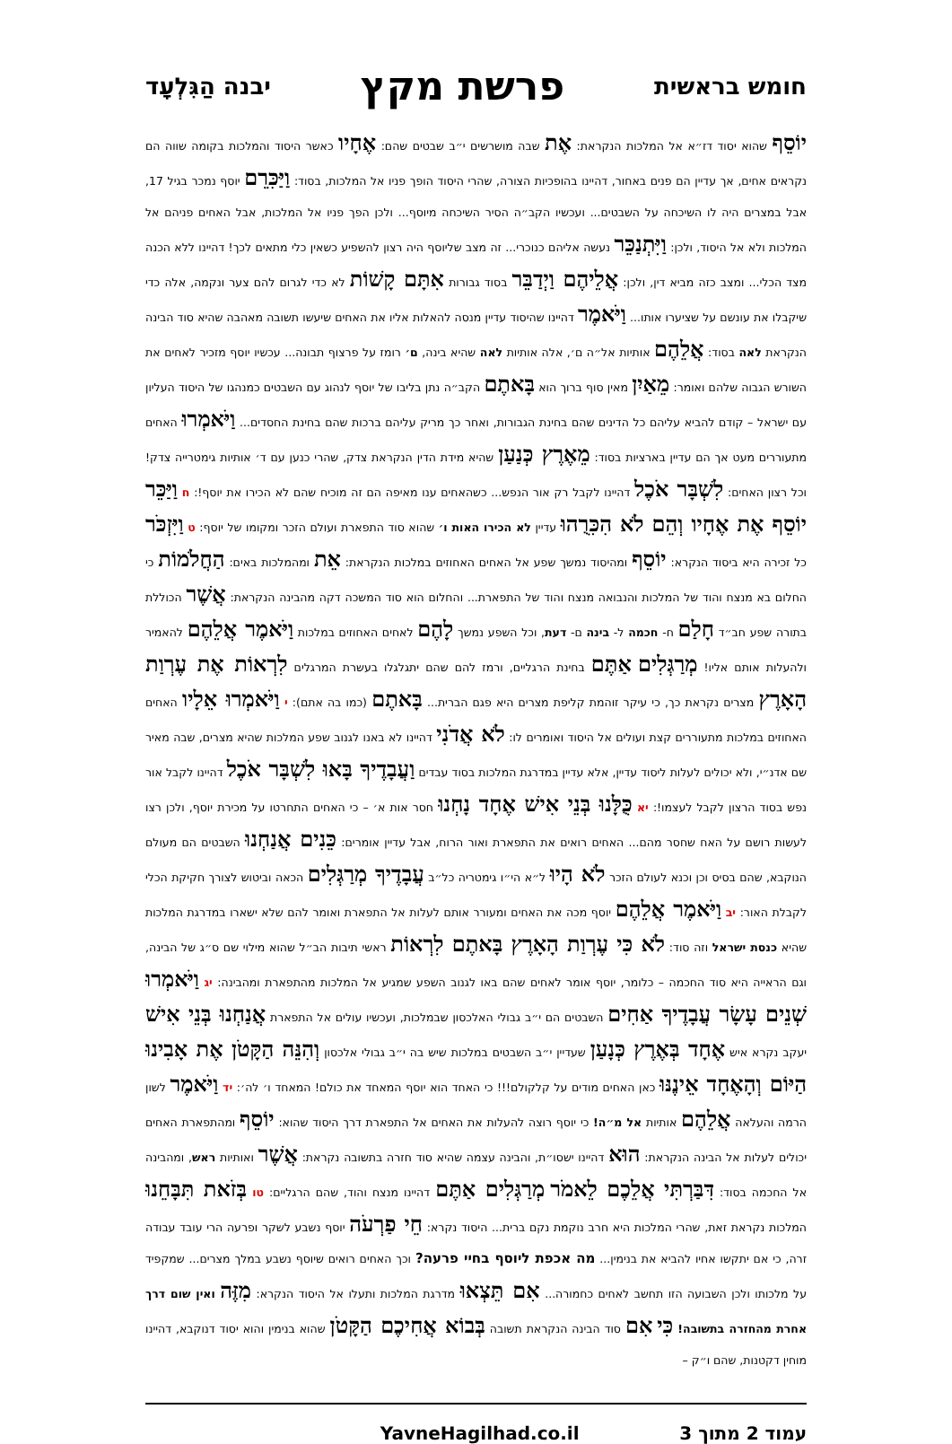חומש בראשית
פרשת מקץ
יבנה הַגִּלְעָד
יוֹסֵף שהוא יסוד דז״א אל המלכות הנקראת: אֶת שבה מושרשים י״ב שבטים שהם: אֶחָיו כאשר היסוד והמלכות בקומה שווה הם נקראים אחים, אך עדיין הם פנים באחור, דהיינו בהופכיות הצורה, שהרי היסוד הופך פניו אל המלכות, בסוד: וַיַּכִּרֵם יוסף נמכר בגיל 17, אבל במצרים היה לו השיכחה על השבטים... ועכשיו הקב״ה הסיר השיכחה מיוסף... ולכן הפך פניו אל המלכות, אבל האחים פניהם אל המלכות ולא אל היסוד, ולכן: וַיִּתְנַכֵּר נעשה אליהם כנוכרי... זה מצב שליוסף היה רצון להשפיע כשאין כלי מתאים לכך! דהיינו ללא הכנה מצד הכלי... ומצב כזה מביא דין, ולכן: אֲלֵיהֶם וַיְדַבֵּר בסוד גבורות אִתָּם קָשׁוֹת לא כדי לגרום להם צער ונקמה, אלה כדי שיקבלו את עונשם על שציערו אותו... וַיֹּאמֶר דהיינו שהיסוד עדיין מנסה להאלות אליו את האחים שיעשו תשובה מאהבה שהיא סוד הבינה הנקראת לאה בסוד: אֲלֵהֶם אותיות אל״ה ם׳, אלה אותיות לאה שהיא בינה, ם׳ רומז על פרצוף תבונה... עכשיו יוסף מזכיר לאחים את השורש הגבוה שלהם ואומר: מֵאַיִן מאין סוף ברוך הוא בָּאתֶם הקב״ה נתן בליבו של יוסף לנהוג עם השבטים כמנהגו של היסוד העליון עם ישראל – קודם להביא עליהם כל הדינים שהם בחינת הגבורות, ואחר כך מריק עליהם ברכות שהם בחינת החסדים... וַיֹּאמְרוּ האחים מתעוררים מעט אך הם עדיין בארציות בסוד: מֵאֶרֶץ כְּנַעַן שהיא מידת הדין הנקראת צדק, שהרי כנען עם ד׳ אותיות גימטרייה צדק! וכל רצון האחים: לִשְׁבָּר אֹכֶל דהיינו לקבל רק אור הנפש... כשהאחים ענו מאיפה הם זה מוכיח שהם לא הכירו את יוסף!: ח וַיַּכֵּר יוֹסֵף אֶת אֶחָיו וְהֵם לֹא הִכִּרֻהוּ עדיין לא הכירו האות ו׳ שהוא סוד התפארת ועולם הזכר ומקומו של יוסף: ט וַיִּזְכֹּר כל זכירה היא ביסוד הנקרא: יוֹסֵף ומהיסוד נמשך שפע אל האחים האחוזים במלכות הנקראת: אֵת ומהמלכות באים: הַחֲלֹמוֹת כי החלום בא מנצח והוד של המלכות והנבואה מנצח והוד של התפארת... והחלום הוא סוד המשכה דקה מהבינה הנקראת: אֲשֶׁר הכוללת בתורה שפע חב״ד חָלַם ח- חכמה ל- בינה ם- דעת, וכל השפע נמשך לָהֶם לאחים האחוזים במלכות וַיֹּאמֶר אֲלֵהֶם להאמיר ולהעלות אותם אליו! מְרַגְּלִים אַתֶּם בחינת הרגליים, ורמז להם שהם יתגלגלו בעשרת המרגלים לִרְאוֹת אֶת עֶרְוַת הָאָרֶץ מצרים נקראת כך, כי עיקר זוהמת קליפת מצרים היא פגם הברית... בָּאתֶם (כמו בה אתם): י וַיֹּאמְרוּ אֵלָיו האחים האחוזים במלכות מתעוררים קצת ועולים אל היסוד ואומרים לו: לֹא אֲדֹנִי דהיינו לא באנו לגנוב שפע המלכות שהיא מצרים, שבה מאיר שם אדנ״י, ולא יכולים לעלות ליסוד עדיין, אלא עדיין במדרגת המלכות בסוד עבדים וַעֲבָדֶיךָ בָּאוּ לִשְׁבָּר אֹכֶל דהיינו לקבל אור נפש בסוד הרצון לקבל לעצמו!: יא כֻּלָּנוּ בְּנֵי אִישׁ אֶחָד נָחְנוּ חסר אות א׳ – כי האחים התחרטו על מכירת יוסף, ולכן רצו לעשות רושם על האח שחסר מהם... האחים רואים את התפארת ואור הרוח, אבל עדיין אומרים: כֵּנִים אֲנַחְנוּ השבטים הם מעולם הנוקבא, שהם בסיס וכן וכנא לעולם הזכר לֹא הָיוּ ל״א הי״ו גימטריה כל״ב עֲבָדֶיךָ מְרַגְּלִים הכאה וביטוש לצורך חקיקת הכלי לקבלת האור: יב וַיֹּאמֶר אֲלֵהֶם יוסף מכה את האחים ומעורר אותם לעלות אל התפארת ואומר להם שלא ישארו במדרגת המלכות שהיא כנסת ישראל וזה סוד: לֹא כִּי עֶרְוַת הָאָרֶץ בָּאתֶם לִרְאוֹת ראשי תיבות הב״ל שהוא מילוי שם ס״ג של הבינה, וגם הראייה היא סוד החכמה – כלומר, יוסף אומר לאחים שהם באו לגנוב השפע שמגיע אל המלכות מהתפארת ומהבינה: יג וַיֹּאמְרוּ שְׁנֵים עָשָׂר עֲבָדֶיךָ אַחִים השבטים הם י״ב גבולי האלכסון שבמלכות, ועכשיו עולים אל התפארת אֲנַחְנוּ בְּנֵי אִישׁ יעקב נקרא איש אֶחָד בְּאֶרֶץ כְּנָעַן שעדיין י״ב השבטים במלכות שיש בה י״ב גבולי אלכסון וְהִנֵּה הַקָּטֹן אֶת אָבִינוּ הַיּוֹם וְהָאֶחָד אֵינֶנּוּ כאן האחים מודים על קלקולם!!! כי האחד הוא יוסף המאחד את כולם! המאחד ו׳ לה׳: יד וַיֹּאמֶר לשון הרמה והעלאה אֲלֵהֶם אותיות אל מ״ה! כי יוסף רוצה להעלות את האחים אל התפארת דרך היסוד שהוא: יוֹסֵף ומהתפארת האחים יכולים לעלות אל הבינה הנקראת: הוּא דהיינו ישסו״ת, והבינה עצמה שהיא סוד חזרה בתשובה נקראת: אֲשֶׁר ואותיות ראש, ומהבינה אל החכמה בסוד: דִּבַּרְתִּי אֲלֵכֶם לֵאמֹר מְרַגְּלִים אַתֶּם דהיינו מנצח והוד, שהם הרגליים: טו בְּזֹאת תִּבָּחֵנוּ המלכות נקראת זאת, שהרי המלכות היא חרב נוקמת נקם ברית... היסוד נקרא: חֵי פַרְעֹה יוסף נשבע לשקר ופרעה הרי עובד עבודה זרה, כי אם יתקשו אחיו להביא את בנימין... מה אכפת ליוסף בחיי פרעה? וכך האחים רואים שיוסף נשבע במלך מצרים... שמקפיד על מלכותו ולכן השבועה הזו תחשב לאחים כחמורה... אִם תֵּצְאוּ מדרגת המלכות ותעלו אל היסוד הנקרא: מִזֶּה ואין שום דרך אחרת מהחזרה בתשובה! כִּי אִם סוד הבינה הנקראת תשובה בְּבוֹא אֲחִיכֶם הַקָּטֹן שהוא בנימין והוא יסוד דנוקבא, דהיינו מוחין דקטנות, שהם ו״ק –
עמוד 2 מתוך 3 YavneHagilhad.co.il